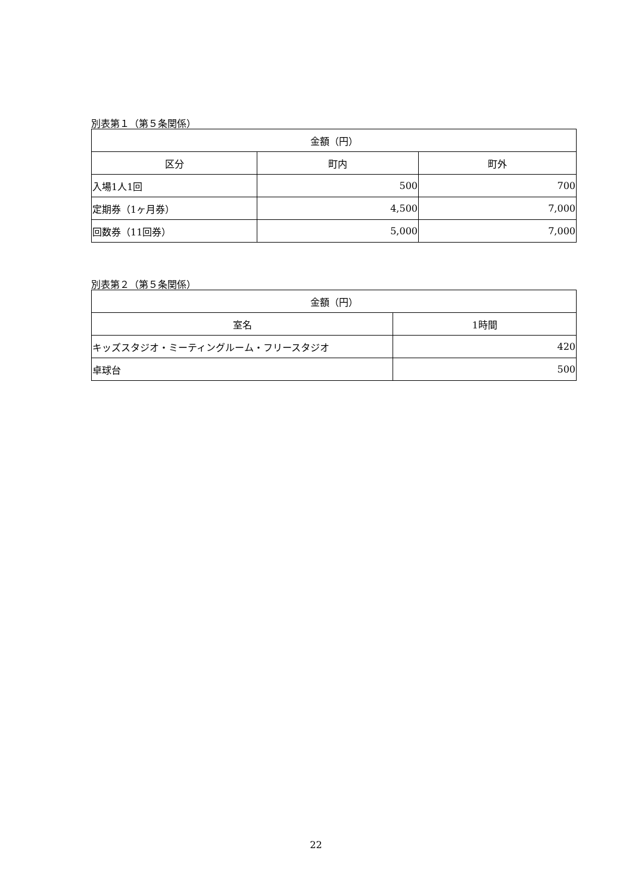別表第１（第５条関係）
| 金額（円） | | |
| --- | --- | --- |
| 区分 | 町内 | 町外 |
| 入場1人1回 | 500 | 700 |
| 定期券（1ヶ月券） | 4,500 | 7,000 |
| 回数券（11回券） | 5,000 | 7,000 |
別表第２（第５条関係）
| 金額（円） | |
| --- | --- |
| 室名 | 1時間 |
| キッズスタジオ・ミーティングルーム・フリースタジオ | 420 |
| 卓球台 | 500 |
22